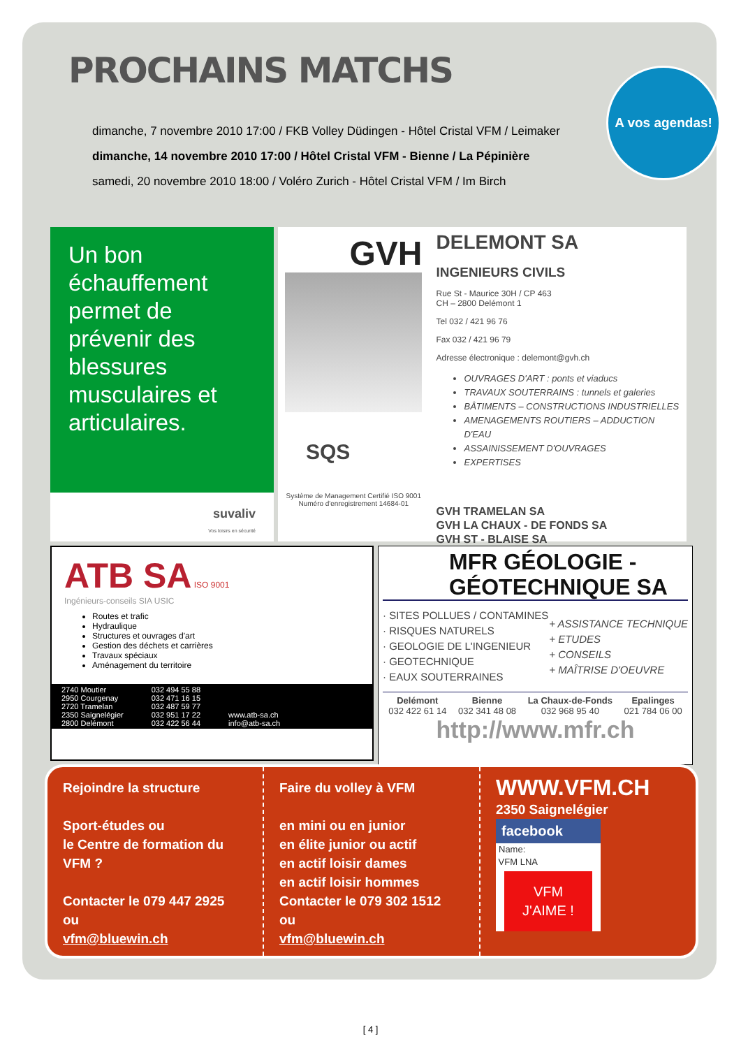PROCHAINS MATCHS
A vos agendas!
dimanche, 7 novembre 2010 17:00 / FKB Volley Düdingen - Hôtel Cristal VFM / Leimaker
dimanche, 14 novembre 2010 17:00 / Hôtel Cristal VFM - Bienne / La Pépinière
samedi, 20 novembre 2010 18:00 / Voléro Zurich - Hôtel Cristal VFM / Im Birch
Un bon échauffement permet de prévenir des blessures musculaires et articulaires.
suvaliv
Vos loisirs en sécurité
GVH
SQS
Système de Management Certifié ISO 9001 Numéro d'enregistrement 14684-01
DELEMONT SA
INGENIEURS CIVILS
Rue St - Maurice 30H / CP 463
CH – 2800 Delémont 1
Tel 032 / 421 96 76
Fax 032 / 421 96 79
Adresse électronique : delemont@gvh.ch
OUVRAGES D'ART : ponts et viaducs
TRAVAUX SOUTERRAINS : tunnels et galeries
BÂTIMENTS – CONSTRUCTIONS INDUSTRIELLES
AMENAGEMENTS ROUTIERS – ADDUCTION D'EAU
ASSAINISSEMENT D'OUVRAGES
EXPERTISES
GVH TRAMELAN SA
GVH LA CHAUX - DE FONDS SA
GVH ST - BLAISE SA
ATB SA ISO 9001
Ingénieurs-conseils SIA USIC
Routes et trafic
Hydraulique
Structures et ouvrages d'art
Gestion des déchets et carrières
Travaux spéciaux
Aménagement du territoire
2740 Moutier
2950 Courgenay
2720 Tramelan
2350 Saignelégier
2800 Delémont 032 494 55 88
032 471 16 15
032 487 59 77
032 951 17 22
032 422 56 44
www.atb-sa.ch
info@atb-sa.ch
MFR GÉOLOGIE - GÉOTECHNIQUE SA
· SITES POLLUES / CONTAMINES
· RISQUES NATURELS
· GEOLOGIE DE L'INGENIEUR
· GEOTECHNIQUE
· EAUX SOUTERRAINES
+ ASSISTANCE TECHNIQUE
+ ETUDES
+ CONSEILS
+ MAÎTRISE D'OEUVRE
Delémont
032 422 61 14 Bienne
032 341 48 08 La Chaux-de-Fonds
032 968 95 40 Epalinges
021 784 06 00
http://www.mfr.ch
Rejoindre la structure
Sport-études ou
le Centre de formation du VFM ?
Contacter le 079 447 2925
ou
vfm@bluewin.ch
Faire du volley à VFM
en mini ou en junior
en élite junior ou actif
en actif loisir dames
en actif loisir hommes
Contacter le 079 302 1512
ou
vfm@bluewin.ch
WWW.VFM.CH
2350 Saignelégier
facebook
Name:
VFM LNA
VFM J'AIME !
[ 4 ]